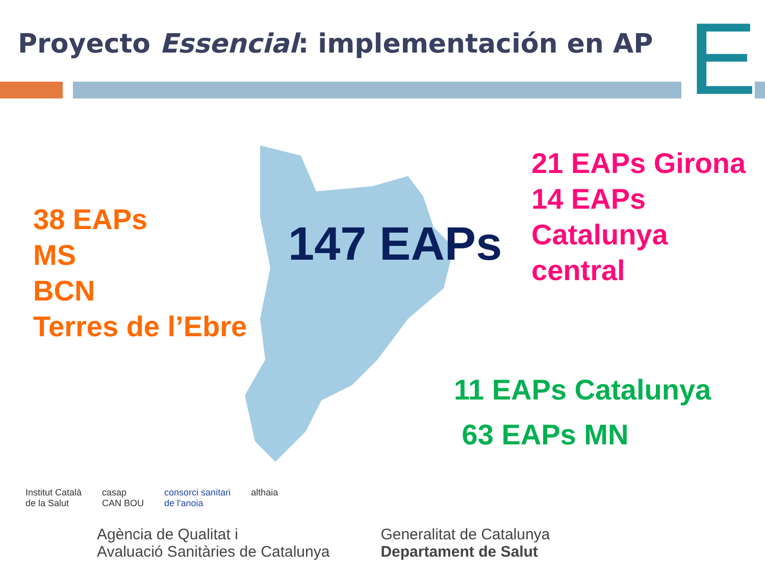Proyecto Essencial: implementación en AP
E
38 EAPs
MS
BCN
Terres de l’Ebre
147 EAPs
21 EAPs Girona
14 EAPs
Catalunya
central
11 EAPs Catalunya
63 EAPs MN
Institut Català
de la Salut casap
CAN BOU consorci sanitari
de l'anoia althaia
Agència de Qualitat i
Avaluació Sanitàries de Catalunya Generalitat de Catalunya
Departament de Salut